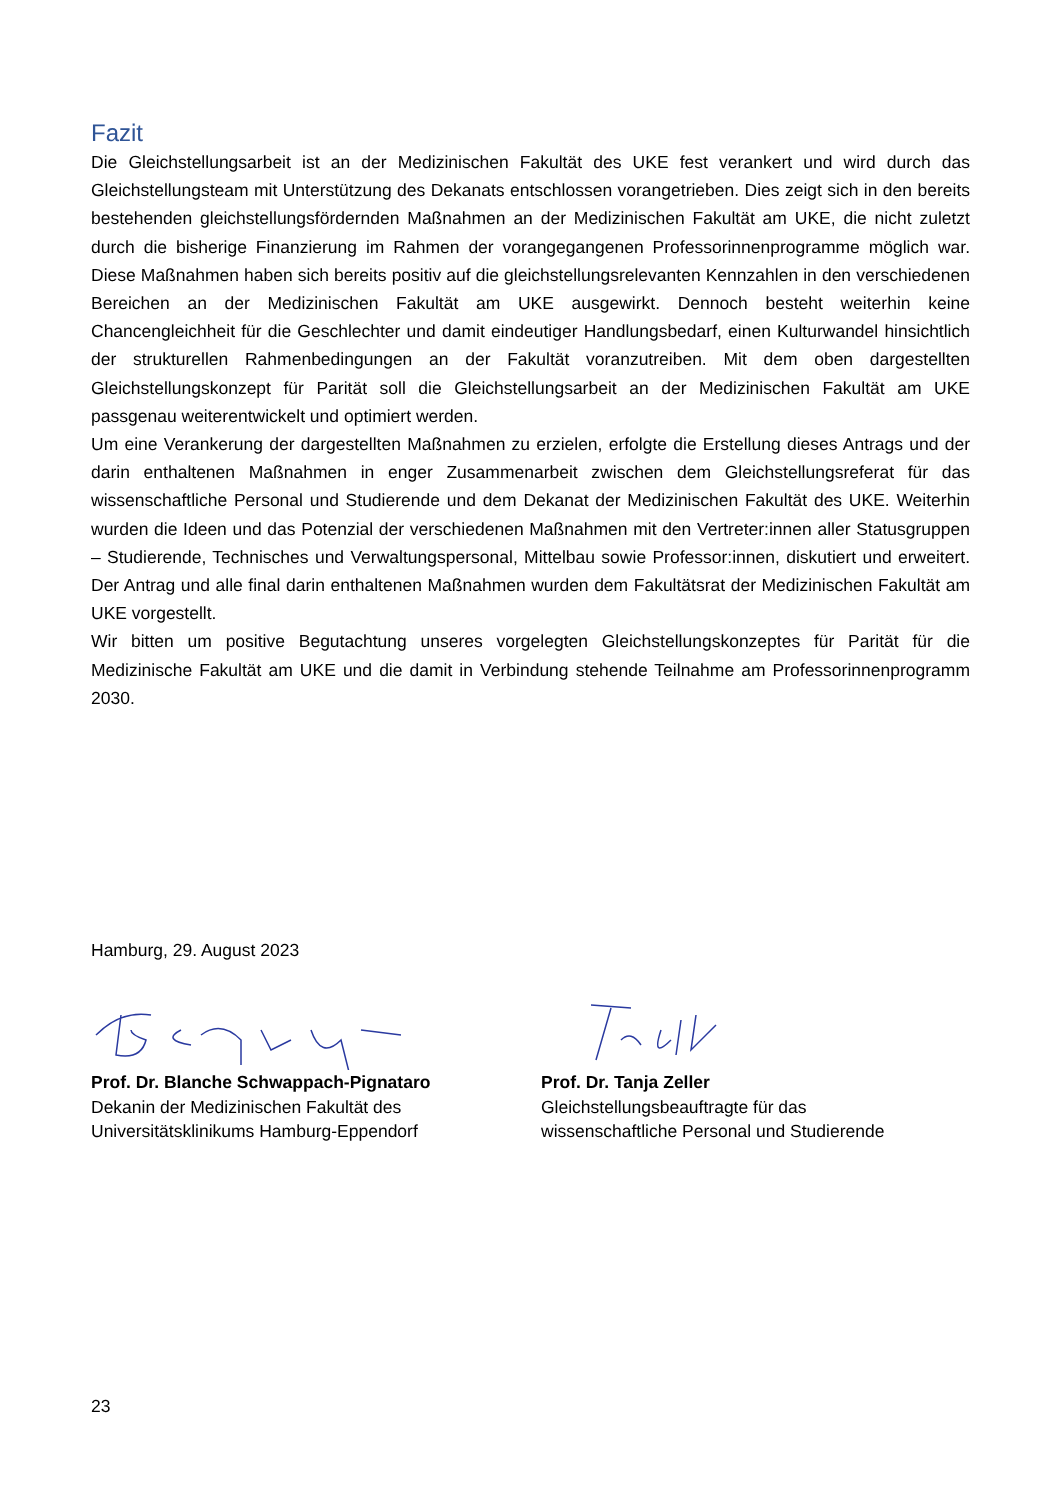Fazit
Die Gleichstellungsarbeit ist an der Medizinischen Fakultät des UKE fest verankert und wird durch das Gleichstellungsteam mit Unterstützung des Dekanats entschlossen vorangetrieben. Dies zeigt sich in den bereits bestehenden gleichstellungsfördernden Maßnahmen an der Medizinischen Fakultät am UKE, die nicht zuletzt durch die bisherige Finanzierung im Rahmen der vorangegangenen Professorinnenprogramme möglich war. Diese Maßnahmen haben sich bereits positiv auf die gleichstellungsrelevanten Kennzahlen in den verschiedenen Bereichen an der Medizinischen Fakultät am UKE ausgewirkt. Dennoch besteht weiterhin keine Chancengleichheit für die Geschlechter und damit eindeutiger Handlungsbedarf, einen Kulturwandel hinsichtlich der strukturellen Rahmenbedingungen an der Fakultät voranzutreiben. Mit dem oben dargestellten Gleichstellungskonzept für Parität soll die Gleichstellungsarbeit an der Medizinischen Fakultät am UKE passgenau weiterentwickelt und optimiert werden.
Um eine Verankerung der dargestellten Maßnahmen zu erzielen, erfolgte die Erstellung dieses Antrags und der darin enthaltenen Maßnahmen in enger Zusammenarbeit zwischen dem Gleichstellungsreferat für das wissenschaftliche Personal und Studierende und dem Dekanat der Medizinischen Fakultät des UKE. Weiterhin wurden die Ideen und das Potenzial der verschiedenen Maßnahmen mit den Vertreter:innen aller Statusgruppen – Studierende, Technisches und Verwaltungspersonal, Mittelbau sowie Professor:innen, diskutiert und erweitert. Der Antrag und alle final darin enthaltenen Maßnahmen wurden dem Fakultätsrat der Medizinischen Fakultät am UKE vorgestellt.
Wir bitten um positive Begutachtung unseres vorgelegten Gleichstellungskonzeptes für Parität für die Medizinische Fakultät am UKE und die damit in Verbindung stehende Teilnahme am Professorinnenprogramm 2030.
Hamburg, 29. August 2023
Prof. Dr. Blanche Schwappach-Pignataro
Dekanin der Medizinischen Fakultät des
Universitätsklinikums Hamburg-Eppendorf
Prof. Dr. Tanja Zeller
Gleichstellungsbeauftragte für das
wissenschaftliche Personal und Studierende
23